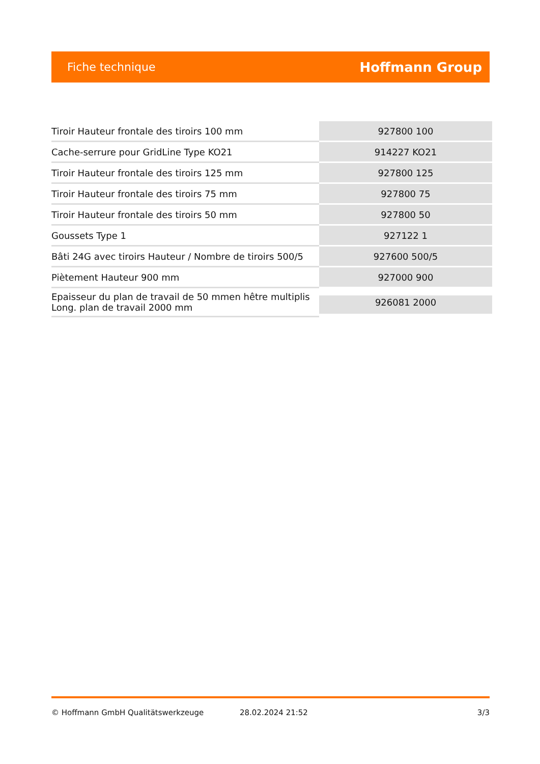Fiche technique Hoffmann Group
| Tiroir Hauteur frontale des tiroirs 100 mm | 927800 100 |
| Cache-serrure pour GridLine Type KO21 | 914227 KO21 |
| Tiroir Hauteur frontale des tiroirs 125 mm | 927800 125 |
| Tiroir Hauteur frontale des tiroirs 75 mm | 927800 75 |
| Tiroir Hauteur frontale des tiroirs 50 mm | 927800 50 |
| Goussets Type 1 | 927122 1 |
| Bâti 24G avec tiroirs Hauteur / Nombre de tiroirs 500/5 | 927600 500/5 |
| Piètement Hauteur 900 mm | 927000 900 |
| Epaisseur du plan de travail de 50 mmen hêtre multiplis Long. plan de travail 2000 mm | 926081 2000 |
© Hoffmann GmbH Qualitätswerkzeuge 28.02.2024 21:52 3/3